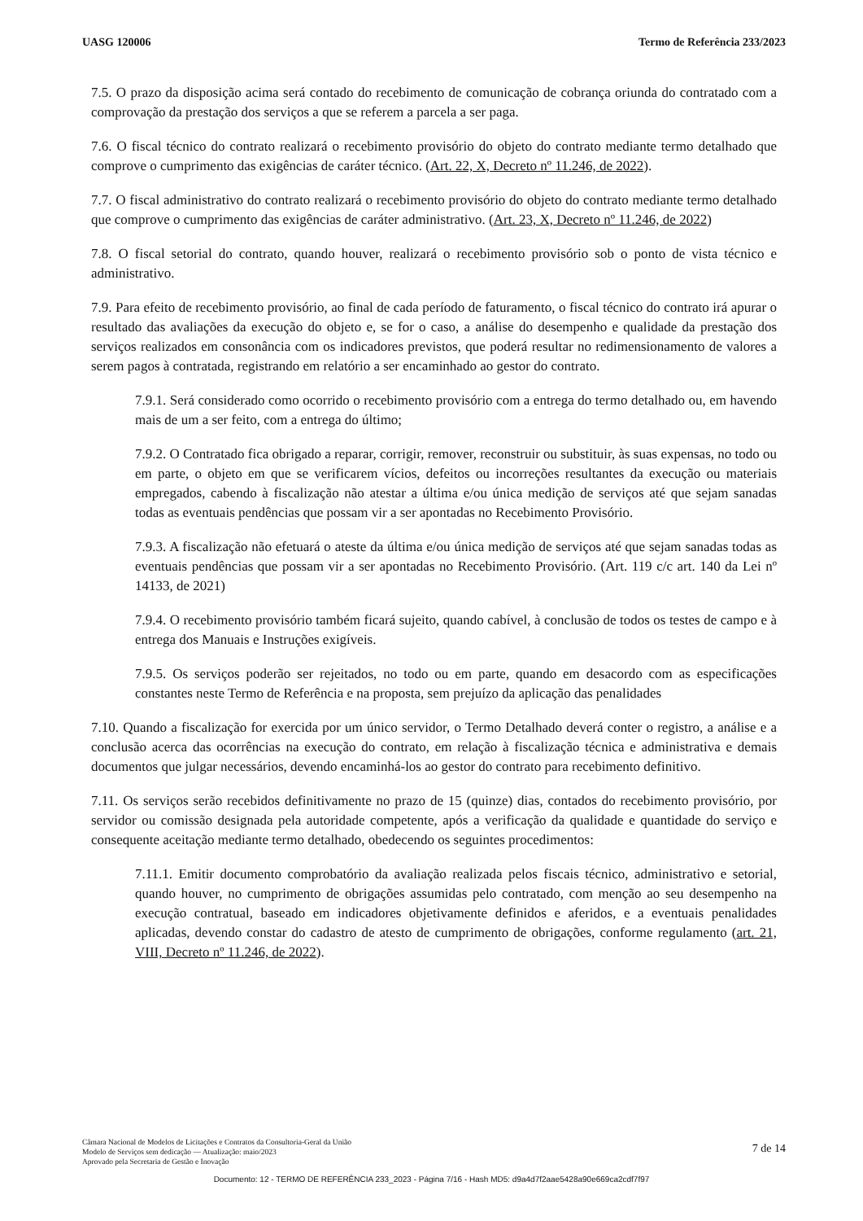UASG 120006 Termo de Referência 233/2023
7.5. O prazo da disposição acima será contado do recebimento de comunicação de cobrança oriunda do contratado com a comprovação da prestação dos serviços a que se referem a parcela a ser paga.
7.6. O fiscal técnico do contrato realizará o recebimento provisório do objeto do contrato mediante termo detalhado que comprove o cumprimento das exigências de caráter técnico. (Art. 22, X, Decreto nº 11.246, de 2022).
7.7. O fiscal administrativo do contrato realizará o recebimento provisório do objeto do contrato mediante termo detalhado que comprove o cumprimento das exigências de caráter administrativo. (Art. 23, X, Decreto nº 11.246, de 2022)
7.8. O fiscal setorial do contrato, quando houver, realizará o recebimento provisório sob o ponto de vista técnico e administrativo.
7.9. Para efeito de recebimento provisório, ao final de cada período de faturamento, o fiscal técnico do contrato irá apurar o resultado das avaliações da execução do objeto e, se for o caso, a análise do desempenho e qualidade da prestação dos serviços realizados em consonância com os indicadores previstos, que poderá resultar no redimensionamento de valores a serem pagos à contratada, registrando em relatório a ser encaminhado ao gestor do contrato.
7.9.1. Será considerado como ocorrido o recebimento provisório com a entrega do termo detalhado ou, em havendo mais de um a ser feito, com a entrega do último;
7.9.2. O Contratado fica obrigado a reparar, corrigir, remover, reconstruir ou substituir, às suas expensas, no todo ou em parte, o objeto em que se verificarem vícios, defeitos ou incorreções resultantes da execução ou materiais empregados, cabendo à fiscalização não atestar a última e/ou única medição de serviços até que sejam sanadas todas as eventuais pendências que possam vir a ser apontadas no Recebimento Provisório.
7.9.3. A fiscalização não efetuará o ateste da última e/ou única medição de serviços até que sejam sanadas todas as eventuais pendências que possam vir a ser apontadas no Recebimento Provisório. (Art. 119 c/c art. 140 da Lei nº 14133, de 2021)
7.9.4. O recebimento provisório também ficará sujeito, quando cabível, à conclusão de todos os testes de campo e à entrega dos Manuais e Instruções exigíveis.
7.9.5. Os serviços poderão ser rejeitados, no todo ou em parte, quando em desacordo com as especificações constantes neste Termo de Referência e na proposta, sem prejuízo da aplicação das penalidades
7.10. Quando a fiscalização for exercida por um único servidor, o Termo Detalhado deverá conter o registro, a análise e a conclusão acerca das ocorrências na execução do contrato, em relação à fiscalização técnica e administrativa e demais documentos que julgar necessários, devendo encaminhá-los ao gestor do contrato para recebimento definitivo.
7.11. Os serviços serão recebidos definitivamente no prazo de 15 (quinze) dias, contados do recebimento provisório, por servidor ou comissão designada pela autoridade competente, após a verificação da qualidade e quantidade do serviço e consequente aceitação mediante termo detalhado, obedecendo os seguintes procedimentos:
7.11.1. Emitir documento comprobatório da avaliação realizada pelos fiscais técnico, administrativo e setorial, quando houver, no cumprimento de obrigações assumidas pelo contratado, com menção ao seu desempenho na execução contratual, baseado em indicadores objetivamente definidos e aferidos, e a eventuais penalidades aplicadas, devendo constar do cadastro de atesto de cumprimento de obrigações, conforme regulamento (art. 21, VIII, Decreto nº 11.246, de 2022).
Câmara Nacional de Modelos de Licitações e Contratos da Consultoria-Geral da União
Modelo de Serviços sem dedicação — Atualização: maio/2023
Aprovado pela Secretaria de Gestão e Inovação
7 de 14
Documento: 12 - TERMO DE REFERÊNCIA 233_2023 - Página 7/16 - Hash MD5: d9a4d7f2aae5428a90e669ca2cdf7f97